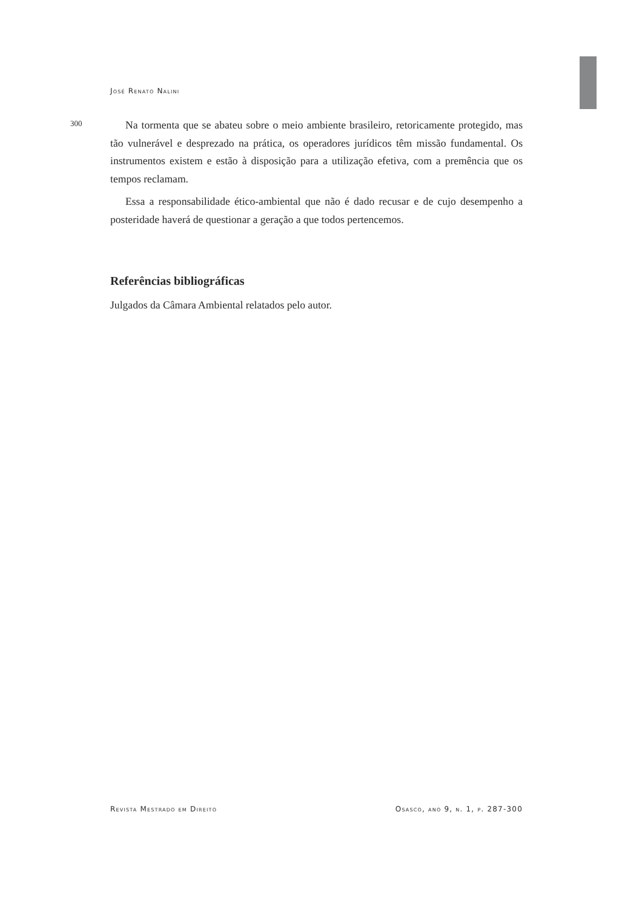José Renato Nalini
300
Na tormenta que se abateu sobre o meio ambiente brasileiro, retoricamente protegido, mas tão vulnerável e desprezado na prática, os operadores jurídicos têm missão fundamental. Os instrumentos existem e estão à disposição para a utilização efetiva, com a premência que os tempos reclamam.
Essa a responsabilidade ético-ambiental que não é dado recusar e de cujo desempenho a posteridade haverá de questionar a geração a que todos pertencemos.
Referências bibliográficas
Julgados da Câmara Ambiental relatados pelo autor.
Revista Mestrado em Direito Osasco, ano 9, n. 1, p. 287-300